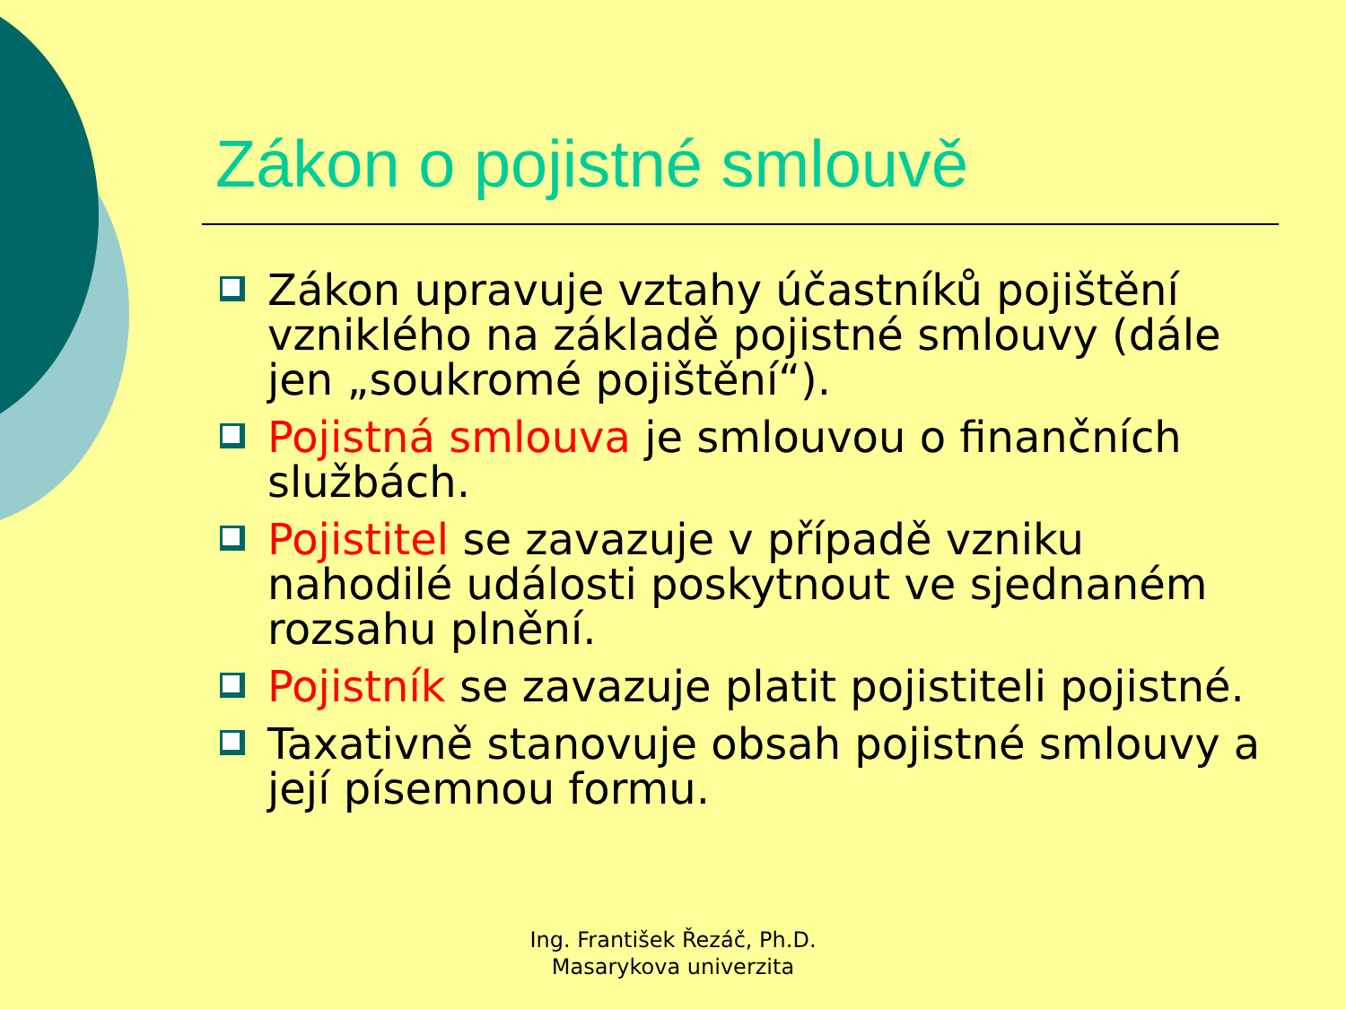Zákon o pojistné smlouvě
Zákon upravuje vztahy účastníků pojištění vzniklého na základě pojistné smlouvy (dále jen „soukromé pojištění“).
Pojistná smlouva je smlouvou o finančních službách.
Pojistitel se zavazuje v případě vzniku nahodilé události poskytnout ve sjednaném rozsahu plnění.
Pojistník se zavazuje platit pojistiteli pojistné.
Taxativně stanovuje obsah pojistné smlouvy a její písemnou formu.
Ing. František Řezáč, Ph.D.
Masarykova univerzita